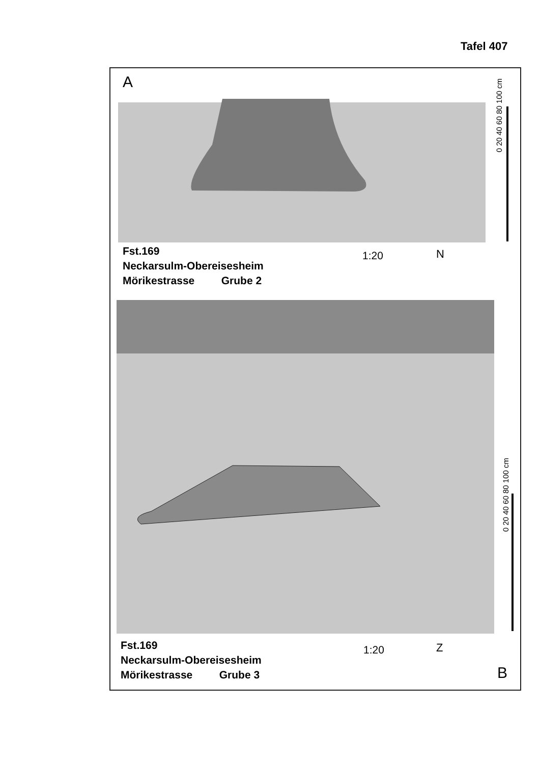Tafel 407
0 20 40 60 80 100 cm
A
Fst.169
Neckarsulm-Obereisesheim
Mörikestrasse Grube 2
1:20 N
0 20 40 60 80 100 cm
Fst.169
Neckarsulm-Obereisesheim
Mörikestrasse Grube 3
1:20 Z
B